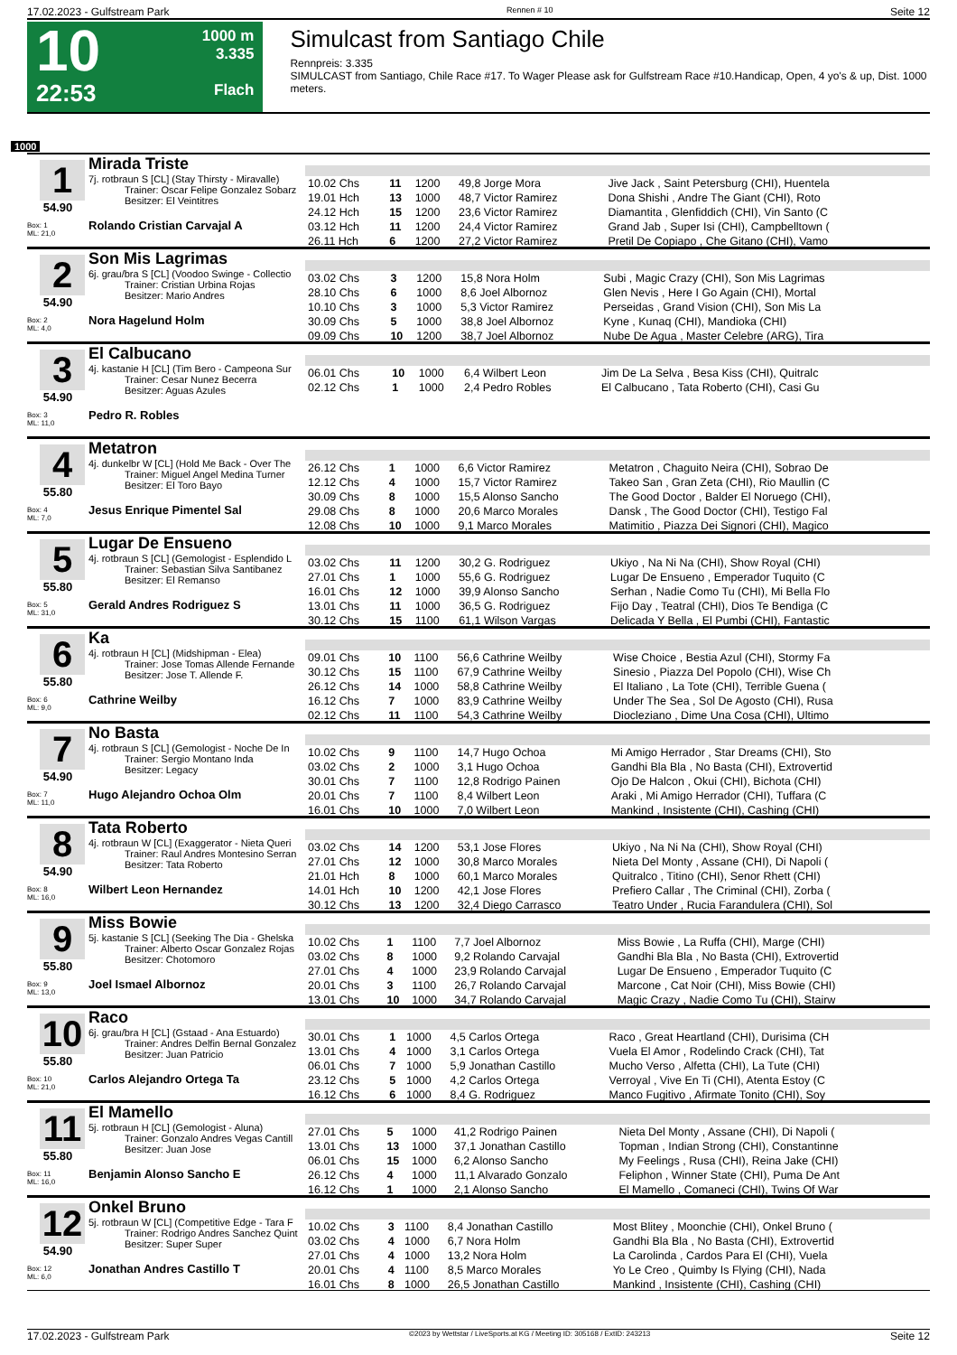17.02.2023 - Gulfstream Park Rennen # 10 Seite 12
10
22:53
1000 m
3.335
Flach
Simulcast from Santiago Chile
Rennpreis: 3.335
SIMULCAST from Santiago, Chile Race #17. To Wager Please ask for Gulfstream Race #10.Handicap, Open, 4 yo's & up, Dist. 1000 meters.
1000
1
54.90
Box: 1
ML: 21,0
Mirada Triste
7j. rotbraun S [CL] (Stay Thirsty - Miravalle)
Trainer: Oscar Felipe Gonzalez Sobarz
Besitzer: El Veintitres
Rolando Cristian Carvajal A
| 10.02 Chs | 11 | 1200 | 49,8 Jorge Mora | Jive Jack , Saint Petersburg (CHI), Huentela |
| 19.01 Hch | 13 | 1000 | 48,7 Victor Ramirez | Dona Shishi , Andre The Giant (CHI), Roto |
| 24.12 Hch | 15 | 1200 | 23,6 Victor Ramirez | Diamantita , Glenfiddich (CHI), Vin Santo (C |
| 03.12 Hch | 11 | 1200 | 24,4 Victor Ramirez | Grand Jab , Super Isi (CHI), Campbelltown ( |
| 26.11 Hch | 6 | 1200 | 27,2 Victor Ramirez | Pretil De Copiapo , Che Gitano (CHI), Vamo |
2
54.90
Box: 2
ML: 4,0
Son Mis Lagrimas
6j. grau/bra S [CL] (Voodoo Swinge - Collectio
Trainer: Cristian Urbina Rojas
Besitzer: Mario Andres
Nora Hagelund Holm
| 03.02 Chs | 3 | 1200 | 15,8 Nora Holm | Subi , Magic Crazy (CHI), Son Mis Lagrimas |
| 28.10 Chs | 6 | 1000 | 8,6 Joel Albornoz | Glen Nevis , Here I Go Again (CHI), Mortal |
| 10.10 Chs | 3 | 1000 | 5,3 Victor Ramirez | Perseidas , Grand Vision (CHI), Son Mis La |
| 30.09 Chs | 5 | 1000 | 38,8 Joel Albornoz | Kyne , Kunaq (CHI), Mandioka (CHI) |
| 09.09 Chs | 10 | 1200 | 38,7 Joel Albornoz | Nube De Agua , Master Celebre (ARG), Tira |
3
54.90
Box: 3
ML: 11,0
El Calbucano
4j. kastanie H [CL] (Tim Bero - Campeona Sur
Trainer: Cesar Nunez Becerra
Besitzer: Aguas Azules
Pedro R. Robles
| 06.01 Chs | 10 | 1000 | 6,4 Wilbert Leon | Jim De La Selva , Besa Kiss (CHI), Quitralc |
| 02.12 Chs | 1 | 1000 | 2,4 Pedro Robles | El Calbucano , Tata Roberto (CHI), Casi Gu |
4
55.80
Box: 4
ML: 7,0
Metatron
4j. dunkelbr W [CL] (Hold Me Back - Over The
Trainer: Miguel Angel Medina Turner
Besitzer: El Toro Bayo
Jesus Enrique Pimentel Sal
| 26.12 Chs | 1 | 1000 | 6,6 Victor Ramirez | Metatron , Chaguito Neira (CHI), Sobrao De |
| 12.12 Chs | 4 | 1000 | 15,7 Victor Ramirez | Takeo San , Gran Zeta (CHI), Rio Maullin (C |
| 30.09 Chs | 8 | 1000 | 15,5 Alonso Sancho | The Good Doctor , Balder El Noruego (CHI), |
| 29.08 Chs | 8 | 1000 | 20,6 Marco Morales | Dansk , The Good Doctor (CHI), Testigo Fal |
| 12.08 Chs | 10 | 1000 | 9,1 Marco Morales | Matimitio , Piazza Dei Signori (CHI), Magico |
5
55.80
Box: 5
ML: 31,0
Lugar De Ensueno
4j. rotbraun S [CL] (Gemologist - Esplendido L
Trainer: Sebastian Silva Santibanez
Besitzer: El Remanso
Gerald Andres Rodriguez S
| 03.02 Chs | 11 | 1200 | 30,2 G. Rodriguez | Ukiyo , Na Ni Na (CHI), Show Royal (CHI) |
| 27.01 Chs | 1 | 1000 | 55,6 G. Rodriguez | Lugar De Ensueno , Emperador Tuquito (C |
| 16.01 Chs | 12 | 1000 | 39,9 Alonso Sancho | Serhan , Nadie Como Tu (CHI), Mi Bella Flo |
| 13.01 Chs | 11 | 1000 | 36,5 G. Rodriguez | Fijo Day , Teatral (CHI), Dios Te Bendiga (C |
| 30.12 Chs | 15 | 1100 | 61,1 Wilson Vargas | Delicada Y Bella , El Pumbi (CHI), Fantastic |
6
55.80
Box: 6
ML: 9,0
Ka
4j. rotbraun H [CL] (Midshipman - Elea)
Trainer: Jose Tomas Allende Fernande
Besitzer: Jose T. Allende F.
Cathrine Weilby
| 09.01 Chs | 10 | 1100 | 56,6 Cathrine Weilby | Wise Choice , Bestia Azul (CHI), Stormy Fa |
| 30.12 Chs | 15 | 1100 | 67,9 Cathrine Weilby | Sinesio , Piazza Del Popolo (CHI), Wise Ch |
| 26.12 Chs | 14 | 1000 | 58,8 Cathrine Weilby | El Italiano , La Tote (CHI), Terrible Guena ( |
| 16.12 Chs | 7 | 1000 | 83,9 Cathrine Weilby | Under The Sea , Sol De Agosto (CHI), Rusa |
| 02.12 Chs | 11 | 1100 | 54,3 Cathrine Weilby | Diocleziano , Dime Una Cosa (CHI), Ultimo |
7
54.90
Box: 7
ML: 11,0
No Basta
4j. rotbraun S [CL] (Gemologist - Noche De In
Trainer: Sergio Montano Inda
Besitzer: Legacy
Hugo Alejandro Ochoa Olm
| 10.02 Chs | 9 | 1100 | 14,7 Hugo Ochoa | Mi Amigo Herrador , Star Dreams (CHI), Sto |
| 03.02 Chs | 2 | 1000 | 3,1 Hugo Ochoa | Gandhi Bla Bla , No Basta (CHI), Extrovertid |
| 30.01 Chs | 7 | 1100 | 12,8 Rodrigo Painen | Ojo De Halcon , Okui (CHI), Bichota (CHI) |
| 20.01 Chs | 7 | 1100 | 8,4 Wilbert Leon | Araki , Mi Amigo Herrador (CHI), Tuffara (C |
| 16.01 Chs | 10 | 1000 | 7,0 Wilbert Leon | Mankind , Insistente (CHI), Cashing (CHI) |
8
54.90
Box: 8
ML: 16,0
Tata Roberto
4j. rotbraun W [CL] (Exaggerator - Nieta Queri
Trainer: Raul Andres Montesino Serran
Besitzer: Tata Roberto
Wilbert Leon Hernandez
| 03.02 Chs | 14 | 1200 | 53,1 Jose Flores | Ukiyo , Na Ni Na (CHI), Show Royal (CHI) |
| 27.01 Chs | 12 | 1000 | 30,8 Marco Morales | Nieta Del Monty , Assane (CHI), Di Napoli ( |
| 21.01 Hch | 8 | 1000 | 60,1 Marco Morales | Quitralco , Titino (CHI), Senor Rhett (CHI) |
| 14.01 Hch | 10 | 1200 | 42,1 Jose Flores | Prefiero Callar , The Criminal (CHI), Zorba ( |
| 30.12 Chs | 13 | 1200 | 32,4 Diego Carrasco | Teatro Under , Rucia Farandulera (CHI), Sol |
9
55.80
Box: 9
ML: 13,0
Miss Bowie
5j. kastanie S [CL] (Seeking The Dia - Ghelska
Trainer: Alberto Oscar Gonzalez Rojas
Besitzer: Chotomoro
Joel Ismael Albornoz
| 10.02 Chs | 1 | 1100 | 7,7 Joel Albornoz | Miss Bowie , La Ruffa (CHI), Marge (CHI) |
| 03.02 Chs | 8 | 1000 | 9,2 Rolando Carvajal | Gandhi Bla Bla , No Basta (CHI), Extrovertid |
| 27.01 Chs | 4 | 1000 | 23,9 Rolando Carvajal | Lugar De Ensueno , Emperador Tuquito (C |
| 20.01 Chs | 3 | 1100 | 26,7 Rolando Carvajal | Marcone , Cat Noir (CHI), Miss Bowie (CHI) |
| 13.01 Chs | 10 | 1000 | 34,7 Rolando Carvajal | Magic Crazy , Nadie Como Tu (CHI), Stairw |
10
55.80
Box: 10
ML: 21,0
Raco
6j. grau/bra H [CL] (Gstaad - Ana Estuardo)
Trainer: Andres Delfin Bernal Gonzalez
Besitzer: Juan Patricio
Carlos Alejandro Ortega Ta
| 30.01 Chs | 1 | 1000 | 4,5 Carlos Ortega | Raco , Great Heartland (CHI), Durisima (CH |
| 13.01 Chs | 4 | 1000 | 3,1 Carlos Ortega | Vuela El Amor , Rodelindo Crack (CHI), Tat |
| 06.01 Chs | 7 | 1000 | 5,9 Jonathan Castillo | Mucho Verso , Alfetta (CHI), La Tute (CHI) |
| 23.12 Chs | 5 | 1000 | 4,2 Carlos Ortega | Verroyal , Vive En Ti (CHI), Atenta Estoy (C |
| 16.12 Chs | 6 | 1000 | 8,4 G. Rodriguez | Manco Fugitivo , Afirmate Tonito (CHI), Soy |
11
55.80
Box: 11
ML: 16,0
El Mamello
5j. rotbraun H [CL] (Gemologist - Aluna)
Trainer: Gonzalo Andres Vegas Cantill
Besitzer: Juan Jose
Benjamin Alonso Sancho E
| 27.01 Chs | 5 | 1000 | 41,2 Rodrigo Painen | Nieta Del Monty , Assane (CHI), Di Napoli ( |
| 13.01 Chs | 13 | 1000 | 37,1 Jonathan Castillo | Topman , Indian Strong (CHI), Constantinne |
| 06.01 Chs | 15 | 1000 | 6,2 Alonso Sancho | My Feelings , Rusa (CHI), Reina Jake (CHI) |
| 26.12 Chs | 4 | 1000 | 11,1 Alvarado Gonzalo | Feliphon , Winner State (CHI), Puma De Ant |
| 16.12 Chs | 1 | 1000 | 2,1 Alonso Sancho | El Mamello , Comaneci (CHI), Twins Of War |
12
54.90
Box: 12
ML: 6,0
Onkel Bruno
5j. rotbraun W [CL] (Competitive Edge - Tara F
Trainer: Rodrigo Andres Sanchez Quint
Besitzer: Super Super
Jonathan Andres Castillo T
| 10.02 Chs | 3 | 1100 | 8,4 Jonathan Castillo | Most Blitey , Moonchie (CHI), Onkel Bruno ( |
| 03.02 Chs | 4 | 1000 | 6,7 Nora Holm | Gandhi Bla Bla , No Basta (CHI), Extrovertid |
| 27.01 Chs | 4 | 1000 | 13,2 Nora Holm | La Carolinda , Cardos Para El (CHI), Vuela |
| 20.01 Chs | 4 | 1100 | 8,5 Marco Morales | Yo Le Creo , Quimby Is Flying (CHI), Nada |
| 16.01 Chs | 8 | 1000 | 26,5 Jonathan Castillo | Mankind , Insistente (CHI), Cashing (CHI) |
17.02.2023 - Gulfstream Park ©2023 by Wettstar / LiveSports.at KG / Meeting ID: 305168 / ExtID: 243213 Seite 12